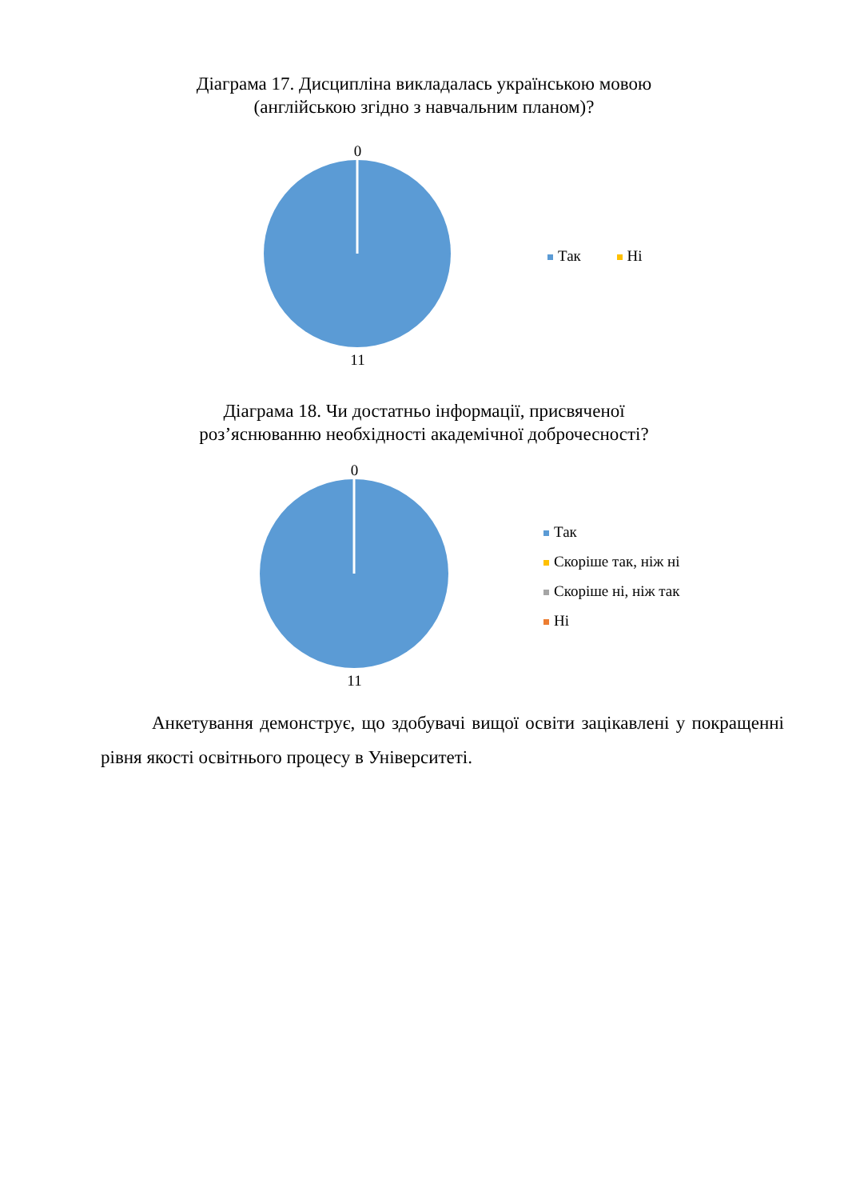Діаграма 17. Дисципліна викладалась українською мовою
(англійською згідно з навчальним планом)?
0
11
Так Ні
Діаграма 18. Чи достатньо інформації, присвяченої
роз’яснюванню необхідності академічної доброчесності?
0
11
Так
Скоріше так, ніж ні
Скоріше ні, ніж так
Ні
Анкетування демонструє, що здобувачі вищої освіти зацікавлені у покращенні рівня якості освітнього процесу в Університеті.